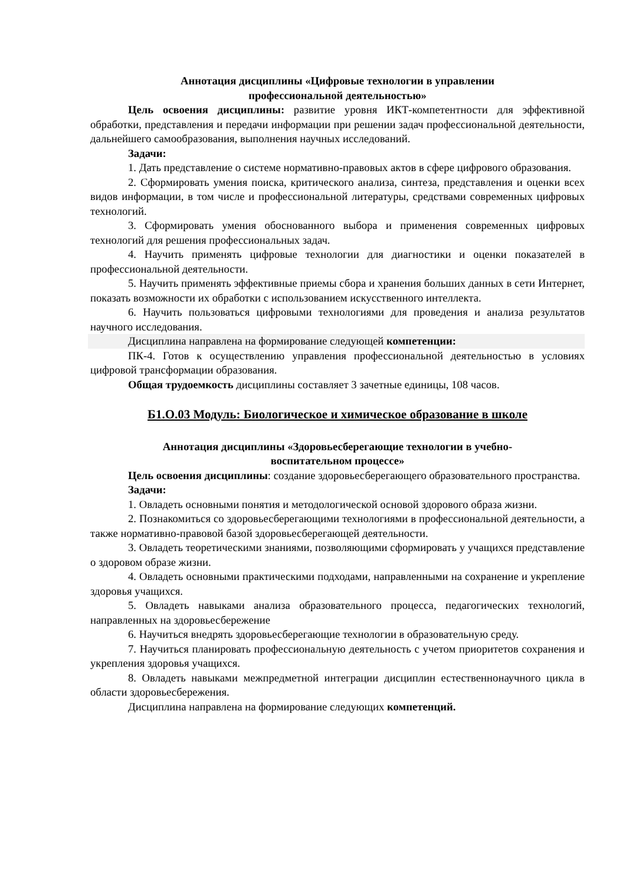Аннотация дисциплины «Цифровые технологии в управлении
профессиональной деятельностью»
Цель освоения дисциплины: развитие уровня ИКТ-компетентности для эффективной обработки, представления и передачи информации при решении задач профессиональной деятельности, дальнейшего самообразования, выполнения научных исследований.
Задачи:
1. Дать представление о системе нормативно-правовых актов в сфере цифрового образования.
2. Сформировать умения поиска, критического анализа, синтеза, представления и оценки всех видов информации, в том числе и профессиональной литературы, средствами современных цифровых технологий.
3. Сформировать умения обоснованного выбора и применения современных цифровых технологий для решения профессиональных задач.
4. Научить применять цифровые технологии для диагностики и оценки показателей в профессиональной деятельности.
5. Научить применять эффективные приемы сбора и хранения больших данных в сети Интернет, показать возможности их обработки с использованием искусственного интеллекта.
6. Научить пользоваться цифровыми технологиями для проведения и анализа результатов научного исследования.
Дисциплина направлена на формирование следующей компетенции:
ПК-4. Готов к осуществлению управления профессиональной деятельностью в условиях цифровой трансформации образования.
Общая трудоемкость дисциплины составляет 3 зачетные единицы, 108 часов.
Б1.О.03 Модуль: Биологическое и химическое образование в школе
Аннотация дисциплины «Здоровьесберегающие технологии в учебно-
воспитательном процессе»
Цель освоения дисциплины: создание здоровьесберегающего образовательного пространства.
Задачи:
1. Овладеть основными понятия и методологической основой здорового образа жизни.
2. Познакомиться со здоровьесберегающими технологиями в профессиональной деятельности, а также нормативно-правовой базой здоровьесберегающей деятельности.
3. Овладеть теоретическими знаниями, позволяющими сформировать у учащихся представление о здоровом образе жизни.
4. Овладеть основными практическими подходами, направленными на сохранение и укрепление здоровья учащихся.
5. Овладеть навыками анализа образовательного процесса, педагогических технологий, направленных на здоровьесбережение
6. Научиться внедрять здоровьесберегающие технологии в образовательную среду.
7. Научиться планировать профессиональную деятельность с учетом приоритетов сохранения и укрепления здоровья учащихся.
8. Овладеть навыками межпредметной интеграции дисциплин естественнонаучного цикла в области здоровьесбережения.
Дисциплина направлена на формирование следующих компетенций.